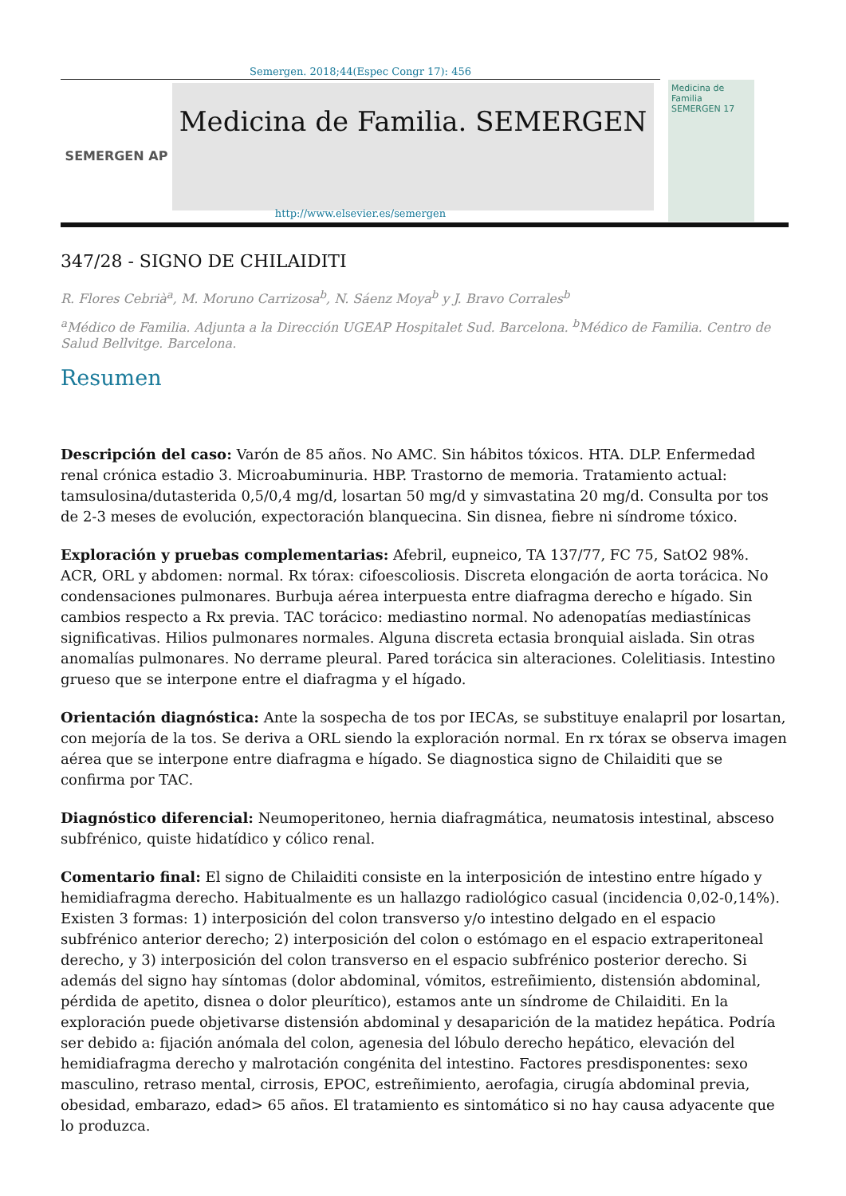Semergen. 2018;44(Espec Congr 17): 456
SEMERGEN AP
Medicina de Familia. SEMERGEN
Medicina de Familia SEMERGEN 17
http://www.elsevier.es/semergen
347/28 - SIGNO DE CHILAIDITI
R. Flores Cebrià<sup>a</sup>, M. Moruno Carrizosa<sup>b</sup>, N. Sáenz Moya<sup>b</sup> y J. Bravo Corrales<sup>b</sup>
<sup>a</sup> Médico de Familia. Adjunta a la Dirección UGEAP Hospitalet Sud. Barcelona. <sup>b</sup>Médico de Familia. Centro de Salud Bellvitge. Barcelona.
Resumen
Descripción del caso: Varón de 85 años. No AMC. Sin hábitos tóxicos. HTA. DLP. Enfermedad renal crónica estadio 3. Microabuminuria. HBP. Trastorno de memoria. Tratamiento actual: tamsulosina/dutasterida 0,5/0,4 mg/d, losartan 50 mg/d y simvastatina 20 mg/d. Consulta por tos de 2-3 meses de evolución, expectoración blanquecina. Sin disnea, fiebre ni síndrome tóxico.
Exploración y pruebas complementarias: Afebril, eupneico, TA 137/77, FC 75, SatO2 98%. ACR, ORL y abdomen: normal. Rx tórax: cifoescoliosis. Discreta elongación de aorta torácica. No condensaciones pulmonares. Burbuja aérea interpuesta entre diafragma derecho e hígado. Sin cambios respecto a Rx previa. TAC torácico: mediastino normal. No adenopatías mediastínicas significativas. Hilios pulmonares normales. Alguna discreta ectasia bronquial aislada. Sin otras anomalías pulmonares. No derrame pleural. Pared torácica sin alteraciones. Colelitiasis. Intestino grueso que se interpone entre el diafragma y el hígado.
Orientación diagnóstica: Ante la sospecha de tos por IECAs, se substituye enalapril por losartan, con mejoría de la tos. Se deriva a ORL siendo la exploración normal. En rx tórax se observa imagen aérea que se interpone entre diafragma e hígado. Se diagnostica signo de Chilaiditi que se confirma por TAC.
Diagnóstico diferencial: Neumoperitoneo, hernia diafragmática, neumatosis intestinal, absceso subfrénico, quiste hidatídico y cólico renal.
Comentario final: El signo de Chilaiditi consiste en la interposición de intestino entre hígado y hemidiafragma derecho. Habitualmente es un hallazgo radiológico casual (incidencia 0,02-0,14%). Existen 3 formas: 1) interposición del colon transverso y/o intestino delgado en el espacio subfrénico anterior derecho; 2) interposición del colon o estómago en el espacio extraperitoneal derecho, y 3) interposición del colon transverso en el espacio subfrénico posterior derecho. Si además del signo hay síntomas (dolor abdominal, vómitos, estreñimiento, distensión abdominal, pérdida de apetito, disnea o dolor pleurítico), estamos ante un síndrome de Chilaiditi. En la exploración puede objetivarse distensión abdominal y desaparición de la matidez hepática. Podría ser debido a: fijación anómala del colon, agenesia del lóbulo derecho hepático, elevación del hemidiafragma derecho y malrotación congénita del intestino. Factores presdisponentes: sexo masculino, retraso mental, cirrosis, EPOC, estreñimiento, aerofagia, cirugía abdominal previa, obesidad, embarazo, edad> 65 años. El tratamiento es sintomático si no hay causa adyacente que lo produzca.